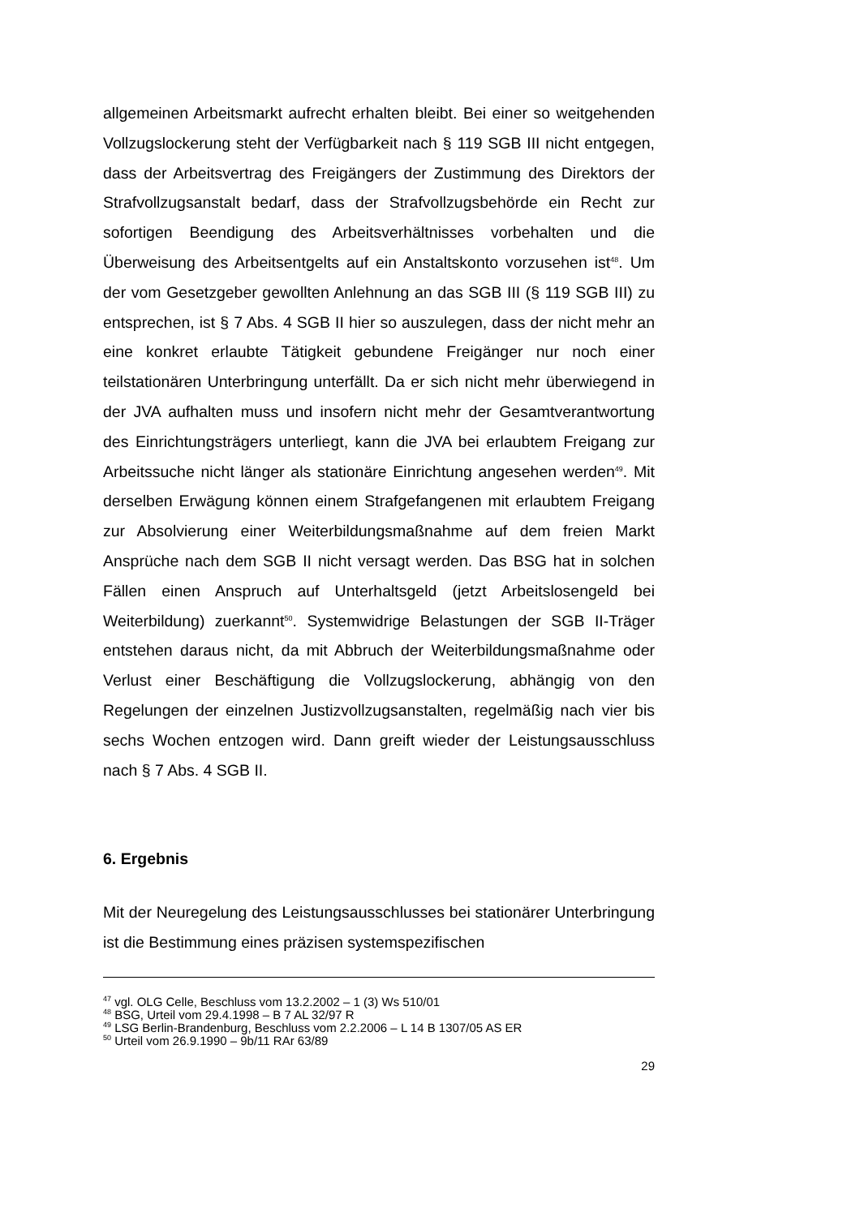allgemeinen Arbeitsmarkt aufrecht erhalten bleibt. Bei einer so weitgehenden Vollzugslockerung steht der Verfügbarkeit nach § 119 SGB III nicht entgegen, dass der Arbeitsvertrag des Freigängers der Zustimmung des Direktors der Strafvollzugsanstalt bedarf, dass der Strafvollzugsbehörde ein Recht zur sofortigen Beendigung des Arbeitsverhältnisses vorbehalten und die Überweisung des Arbeitsentgelts auf ein Anstaltskonto vorzusehen ist<sup>48</sup>. Um der vom Gesetzgeber gewollten Anlehnung an das SGB III (§ 119 SGB III) zu entsprechen, ist § 7 Abs. 4 SGB II hier so auszulegen, dass der nicht mehr an eine konkret erlaubte Tätigkeit gebundene Freigänger nur noch einer teilstationären Unterbringung unterfällt. Da er sich nicht mehr überwiegend in der JVA aufhalten muss und insofern nicht mehr der Gesamtverantwortung des Einrichtungsträgers unterliegt, kann die JVA bei erlaubtem Freigang zur Arbeitssuche nicht länger als stationäre Einrichtung angesehen werden<sup>49</sup>. Mit derselben Erwägung können einem Strafgefangenen mit erlaubtem Freigang zur Absolvierung einer Weiterbildungsmaßnahme auf dem freien Markt Ansprüche nach dem SGB II nicht versagt werden. Das BSG hat in solchen Fällen einen Anspruch auf Unterhaltsgeld (jetzt Arbeitslosengeld bei Weiterbildung) zuerkannt<sup>50</sup>. Systemwidrige Belastungen der SGB II-Träger entstehen daraus nicht, da mit Abbruch der Weiterbildungsmaßnahme oder Verlust einer Beschäftigung die Vollzugslockerung, abhängig von den Regelungen der einzelnen Justizvollzugsanstalten, regelmäßig nach vier bis sechs Wochen entzogen wird. Dann greift wieder der Leistungsausschluss nach § 7 Abs. 4 SGB II.
6. Ergebnis
Mit der Neuregelung des Leistungsausschlusses bei stationärer Unterbringung ist die Bestimmung eines präzisen systemspezifischen
<sup>47</sup> vgl. OLG Celle, Beschluss vom 13.2.2002 – 1 (3) Ws 510/01
<sup>48</sup> BSG, Urteil vom 29.4.1998 – B 7 AL 32/97 R
<sup>49</sup> LSG Berlin-Brandenburg, Beschluss vom 2.2.2006 – L 14 B 1307/05 AS ER
<sup>50</sup> Urteil vom 26.9.1990 – 9b/11 RAr 63/89
29